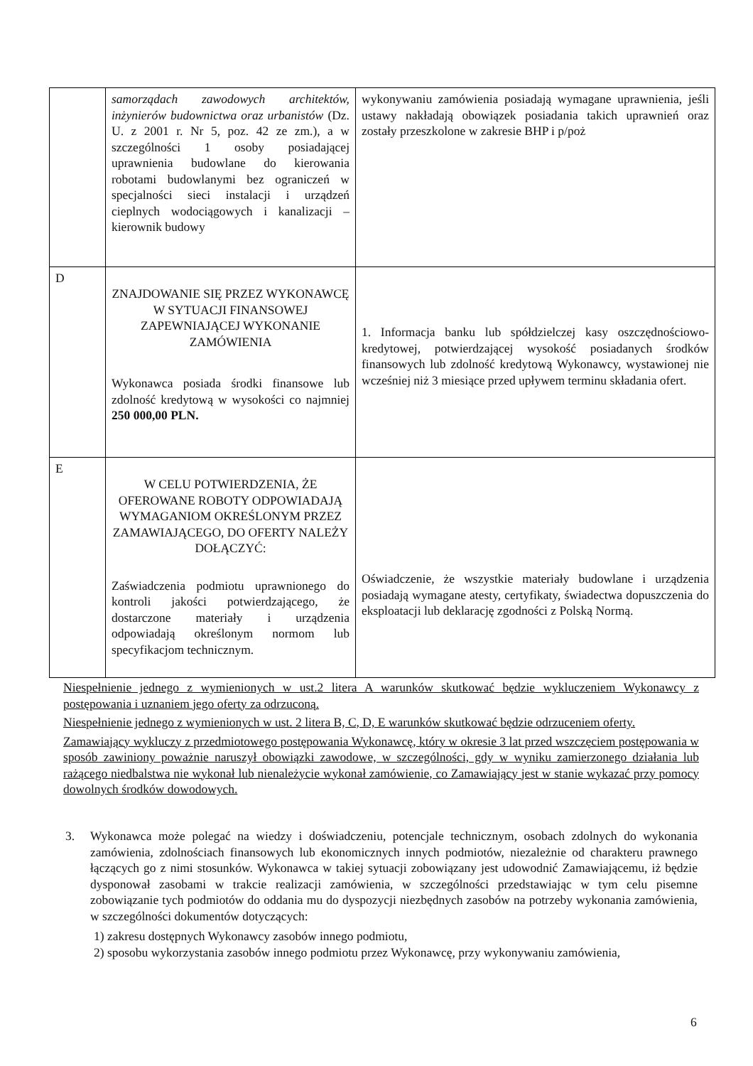| | samorządach zawodowych architektów, inżynierów budownictwa oraz urbanistów (Dz. U. z 2001 r. Nr 5, poz. 42 ze zm.), a w szczególności 1 osoby posiadającej uprawnienia budowlane do kierowania robotami budowlanymi bez ograniczeń w specjalności sieci instalacji i urządzeń cieplnych wodociągowych i kanalizacji – kierownik budowy | wykonywaniu zamówienia posiadają wymagane uprawnienia, jeśli ustawy nakładają obowiązek posiadania takich uprawnień oraz zostały przeszkolone w zakresie BHP i p/poż |
| D | ZNAJDOWANIE SIĘ PRZEZ WYKONAWCĘ W SYTUACJI FINANSOWEJ ZAPEWNIAJĄCEJ WYKONANIE ZAMÓWIENIA Wykonawca posiada środki finansowe lub zdolność kredytową w wysokości co najmniej 250 000,00 PLN. | 1. Informacja banku lub spółdzielczej kasy oszczędnościowo-kredytowej, potwierdzającej wysokość posiadanych środków finansowych lub zdolność kredytową Wykonawcy, wystawionej nie wcześniej niż 3 miesiące przed upływem terminu składania ofert. |
| E | W CELU POTWIERDZENIA, ŻE OFEROWANE ROBOTY ODPOWIADAJĄ WYMAGANIOM OKREŚLONYM PRZEZ ZAMAWIAJĄCEGO, DO OFERTY NALEŻY DOŁĄCZYĆ: Zaświadczenia podmiotu uprawnionego do kontroli jakości potwierdzającego, że dostarczone materiały i urządzenia odpowiadają określonym normom lub specyfikacjom technicznym. | Oświadczenie, że wszystkie materiały budowlane i urządzenia posiadają wymagane atesty, certyfikaty, świadectwa dopuszczenia do eksploatacji lub deklarację zgodności z Polską Normą. |
Niespełnienie jednego z wymienionych w ust.2 litera A warunków skutkować będzie wykluczeniem Wykonawcy z postępowania i uznaniem jego oferty za odrzuconą.
Niespełnienie jednego z wymienionych w ust. 2 litera B, C, D, E warunków skutkować będzie odrzuceniem oferty.
Zamawiający wykluczy z przedmiotowego postępowania Wykonawcę, który w okresie 3 lat przed wszczęciem postępowania w sposób zawiniony poważnie naruszył obowiązki zawodowe, w szczególności, gdy w wyniku zamierzonego działania lub rażącego niedbalstwa nie wykonał lub nienależycie wykonał zamówienie, co Zamawiający jest w stanie wykazać przy pomocy dowolnych środków dowodowych.
3. Wykonawca może polegać na wiedzy i doświadczeniu, potencjale technicznym, osobach zdolnych do wykonania zamówienia, zdolnościach finansowych lub ekonomicznych innych podmiotów, niezależnie od charakteru prawnego łączących go z nimi stosunków. Wykonawca w takiej sytuacji zobowiązany jest udowodnić Zamawiającemu, iż będzie dysponował zasobami w trakcie realizacji zamówienia, w szczególności przedstawiając w tym celu pisemne zobowiązanie tych podmiotów do oddania mu do dyspozycji niezbędnych zasobów na potrzeby wykonania zamówienia, w szczególności dokumentów dotyczących:
1) zakresu dostępnych Wykonawcy zasobów innego podmiotu,
2) sposobu wykorzystania zasobów innego podmiotu przez Wykonawcę, przy wykonywaniu zamówienia,
6